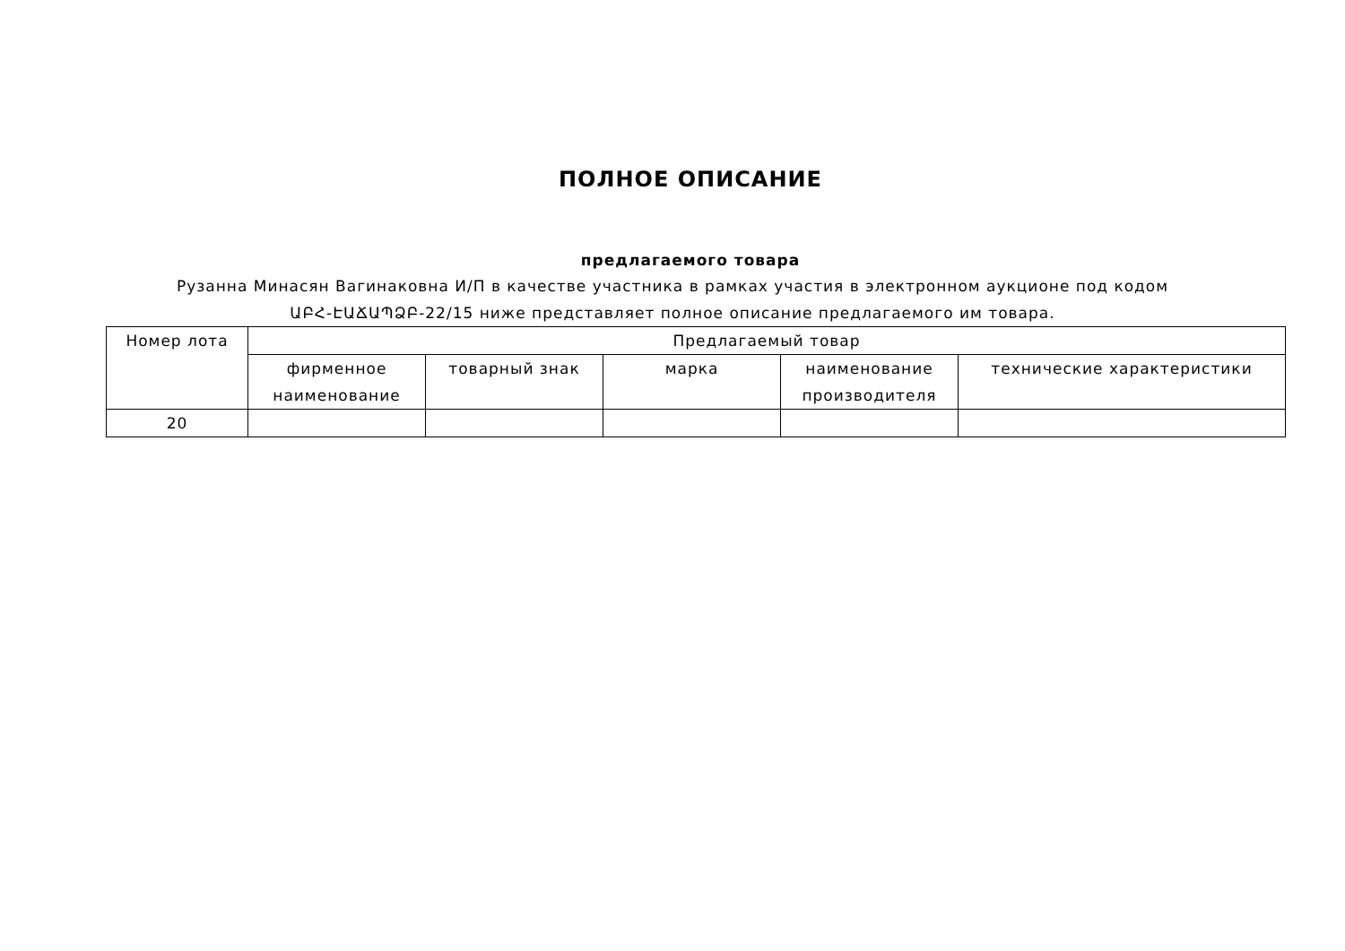ПОЛНОЕ ОПИСАНИЕ
предлагаемого товара
Рузанна Минасян Вагинаковна И/П в качестве участника в рамках участия в электронном аукционе под кодом ԱԲՀ-ԷԱՃԱՊՁԲ-22/15 ниже представляет полное описание предлагаемого им товара.
| Номер лота | Предлагаемый товар | | | | |
| --- | --- | --- | --- | --- | --- |
| | фирменное наименование | товарный знак | марка | наименование производителя | технические характеристики |
| 20 | | | | | |